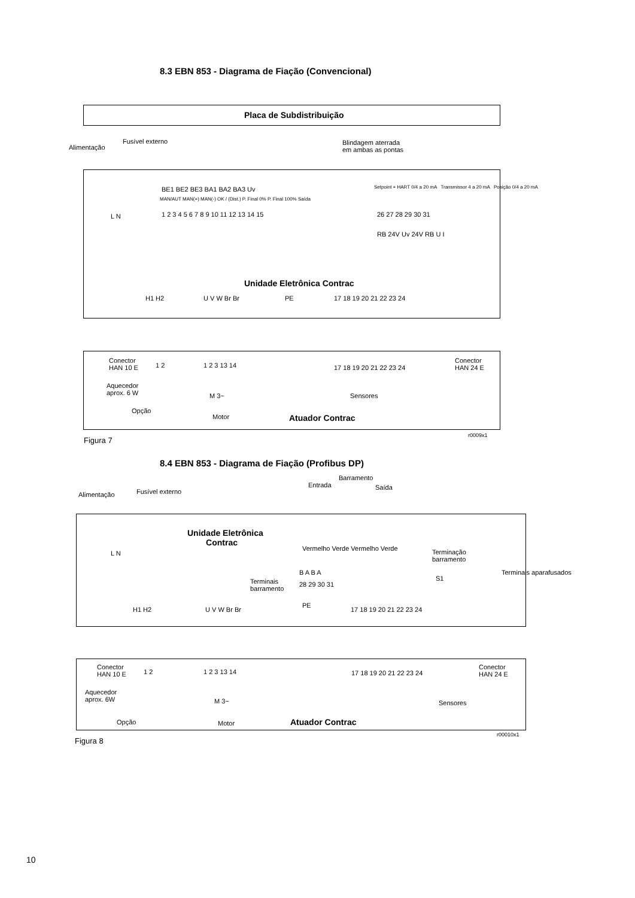8.3 EBN 853 - Diagrama de Fiação (Convencional)
Placa de Subdistribuição
Fusível externo
Alimentação
Blindagem aterrada
em ambas as pontas
BE1 BE2 BE3 BA1 BA2 BA3 Uv
MAN/AUT MAN(+) MAN(-) OK / (Dist.) P. Final 0% P. Final 100% Saída
1 2 3 4 5 6 7 8 9 10 11 12 13 14 15
Setpoint + HART 0/4 a 20 mA Transmissor 4 a 20 mA Posição 0/4 a 20 mA
26 27 28 29 30 31
L N
RB 24V Uv 24V RB U I
Unidade Eletrônica Contrac
H1 H2 U V W Br Br PE 17 18 19 20 21 22 23 24
Conector
HAN 10 E
1 2 1 2 3 13 14 17 18 19 20 21 22 23 24
Conector
HAN 24 E
Aquecedor
aprox. 6 W
M 3~ Sensores
Opção
Motor Atuador Contrac
r0009x1
Figura 7
8.4 EBN 853 - Diagrama de Fiação (Profibus DP)
Barramento
Entrada Saída
Fusível externo
Alimentação
Unidade Eletrônica
Contrac
Vermelho Verde Vermelho Verde
L N
Terminação
barramento
B A B A
Terminais
barramento
28 29 30 31
S1
Terminais aparafusados
H1 H2 U V W Br Br
PE
17 18 19 20 21 22 23 24
Conector
HAN 10 E
1 2 1 2 3 13 14 17 18 19 20 21 22 23 24
Conector
HAN 24 E
Aquecedor
aprox. 6W
M 3~ Sensores
Opção Motor Atuador Contrac
r00010x1
Figura 8
10